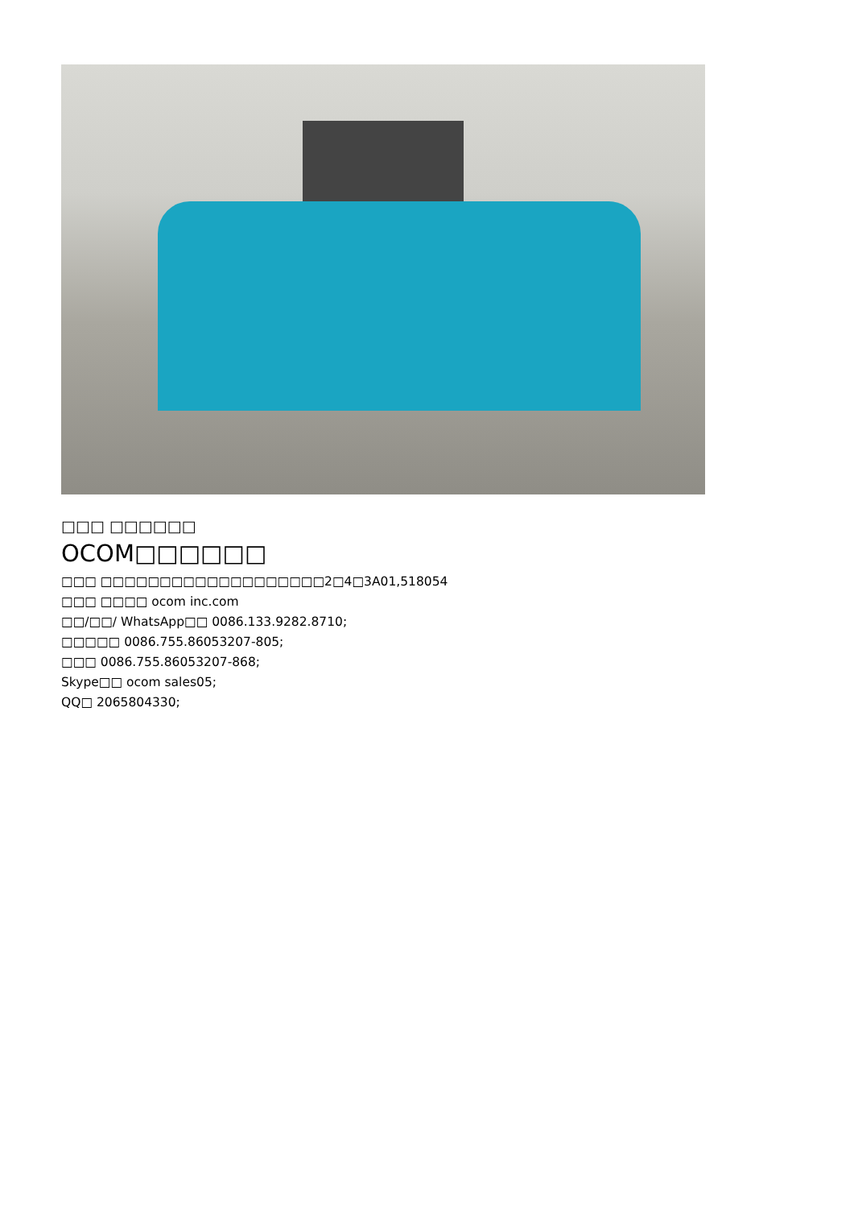□□□ □□□□□□
OCOM□□□□□□
□□□ □□□□□□□□□□□□□□□□□□□2□4□3A01,518054
□□□ □□□□ ocom inc.com
□□/□□/ WhatsApp□□ 0086.133.9282.8710;
□□□□□ 0086.755.86053207-805;
□□□ 0086.755.86053207-868;
Skype□□ ocom sales05;
QQ□ 2065804330;